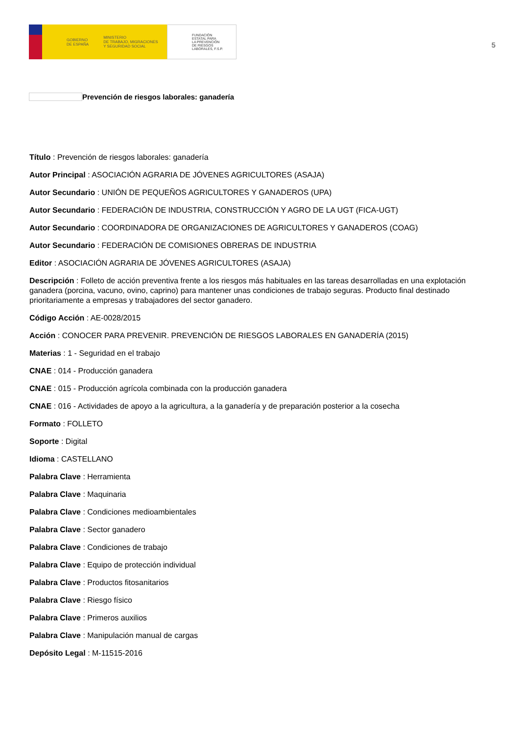GOBIERNO
DE ESPAÑA
MINISTERIO
DE TRABAJO, MIGRACIONES
Y SEGURIDAD SOCIAL
FUNDACIÓN
ESTATAL PARA
LA PREVENCIÓN
DE RIESGOS
LABORALES, F.S.P.
5
Prevención de riesgos laborales: ganadería
Título : Prevención de riesgos laborales: ganadería
Autor Principal : ASOCIACIÓN AGRARIA DE JÓVENES AGRICULTORES (ASAJA)
Autor Secundario : UNIÓN DE PEQUEÑOS AGRICULTORES Y GANADEROS (UPA)
Autor Secundario : FEDERACIÓN DE INDUSTRIA, CONSTRUCCIÓN Y AGRO DE LA UGT (FICA-UGT)
Autor Secundario : COORDINADORA DE ORGANIZACIONES DE AGRICULTORES Y GANADEROS (COAG)
Autor Secundario : FEDERACIÓN DE COMISIONES OBRERAS DE INDUSTRIA
Editor : ASOCIACIÓN AGRARIA DE JÓVENES AGRICULTORES (ASAJA)
Descripción : Folleto de acción preventiva frente a los riesgos más habituales en las tareas desarrolladas en una explotación ganadera (porcina, vacuno, ovino, caprino) para mantener unas condiciones de trabajo seguras. Producto final destinado prioritariamente a empresas y trabajadores del sector ganadero.
Código Acción : AE-0028/2015
Acción : CONOCER PARA PREVENIR. PREVENCIÓN DE RIESGOS LABORALES EN GANADERÍA (2015)
Materias : 1 - Seguridad en el trabajo
CNAE : 014 - Producción ganadera
CNAE : 015 - Producción agrícola combinada con la producción ganadera
CNAE : 016 - Actividades de apoyo a la agricultura, a la ganadería y de preparación posterior a la cosecha
Formato : FOLLETO
Soporte : Digital
Idioma : CASTELLANO
Palabra Clave : Herramienta
Palabra Clave : Maquinaria
Palabra Clave : Condiciones medioambientales
Palabra Clave : Sector ganadero
Palabra Clave : Condiciones de trabajo
Palabra Clave : Equipo de protección individual
Palabra Clave : Productos fitosanitarios
Palabra Clave : Riesgo físico
Palabra Clave : Primeros auxilios
Palabra Clave : Manipulación manual de cargas
Depósito Legal : M-11515-2016